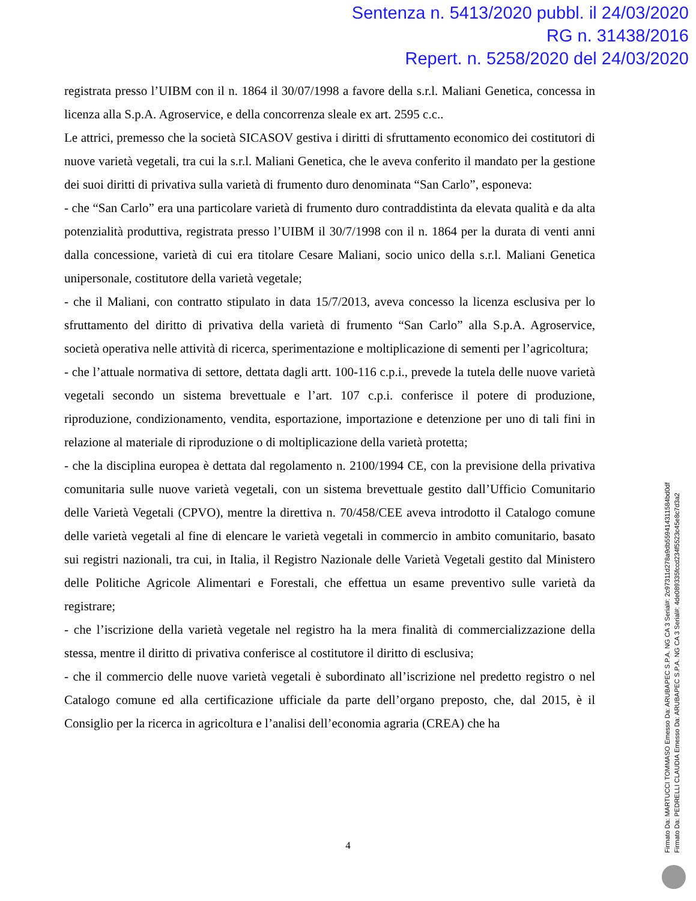Sentenza n. 5413/2020 pubbl. il 24/03/2020
RG n. 31438/2016
Repert. n. 5258/2020 del 24/03/2020
registrata presso l’UIBM con il n. 1864 il 30/07/1998 a favore della s.r.l. Maliani Genetica, concessa in licenza alla S.p.A. Agroservice, e della concorrenza sleale ex art. 2595 c.c..
Le attrici, premesso che la società SICASOV gestiva i diritti di sfruttamento economico dei costitutori di nuove varietà vegetali, tra cui la s.r.l. Maliani Genetica, che le aveva conferito il mandato per la gestione dei suoi diritti di privativa sulla varietà di frumento duro denominata “San Carlo”, esponeva:
- che “San Carlo” era una particolare varietà di frumento duro contraddistinta da elevata qualità e da alta potenzialità produttiva, registrata presso l’UIBM il 30/7/1998 con il n. 1864 per la durata di venti anni dalla concessione, varietà di cui era titolare Cesare Maliani, socio unico della s.r.l. Maliani Genetica unipersonale, costitutore della varietà vegetale;
- che il Maliani, con contratto stipulato in data 15/7/2013, aveva concesso la licenza esclusiva per lo sfruttamento del diritto di privativa della varietà di frumento “San Carlo” alla S.p.A. Agroservice, società operativa nelle attività di ricerca, sperimentazione e moltiplicazione di sementi per l’agricoltura;
- che l’attuale normativa di settore, dettata dagli artt. 100-116 c.p.i., prevede la tutela delle nuove varietà vegetali secondo un sistema brevettuale e l’art. 107 c.p.i. conferisce il potere di produzione, riproduzione, condizionamento, vendita, esportazione, importazione e detenzione per uno di tali fini in relazione al materiale di riproduzione o di moltiplicazione della varietà protetta;
- che la disciplina europea è dettata dal regolamento n. 2100/1994 CE, con la previsione della privativa comunitaria sulle nuove varietà vegetali, con un sistema brevettuale gestito dall’Ufficio Comunitario delle Varietà Vegetali (CPVO), mentre la direttiva n. 70/458/CEE aveva introdotto il Catalogo comune delle varietà vegetali al fine di elencare le varietà vegetali in commercio in ambito comunitario, basato sui registri nazionali, tra cui, in Italia, il Registro Nazionale delle Varietà Vegetali gestito dal Ministero delle Politiche Agricole Alimentari e Forestali, che effettua un esame preventivo sulle varietà da registrare;
- che l’iscrizione della varietà vegetale nel registro ha la mera finalità di commercializzazione della stessa, mentre il diritto di privativa conferisce al costitutore il diritto di esclusiva;
- che il commercio delle nuove varietà vegetali è subordinato all’iscrizione nel predetto registro o nel Catalogo comune ed alla certificazione ufficiale da parte dell’organo preposto, che, dal 2015, è il Consiglio per la ricerca in agricoltura e l’analisi dell’economia agraria (CREA) che ha
4
Firmato Da: MARTUCCI TOMMASO Emesso Da: ARUBAPEC S.P.A. NG CA 3 Serial#: 2c97311d278a9db559414311584bd0df
Firmato Da: PEDRELLI CLAUDIA Emesso Da: ARUBAPEC S.P.A. NG CA 3 Serial#: 4de089335fccd234f5523c45e8c7d3a2